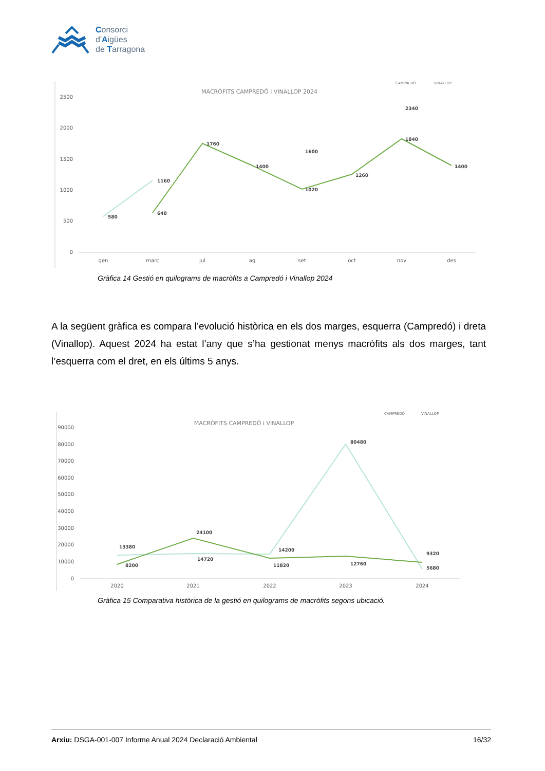Consorci
d'Aigües
de Tarragona
MACRÒFITS CAMPREDÓ i VINALLOP 2024
CAMPREDÓ
VINALLOP
2500
2000
1500
1000
500
0
580
1160
640
1760
1400
1600
1020
1260
2340
1840
1400
gen
març
jul
ag
set
oct
nov
des
Gràfica 14 Gestió en quilograms de macròfits a Campredó i Vinallop 2024
A la següent gràfica es compara l’evolució històrica en els dos marges, esquerra (Campredó) i dreta (Vinallop). Aquest 2024 ha estat l’any que s’ha gestionat menys macròfits als dos marges, tant l’esquerra com el dret, en els últims 5 anys.
MACRÒFITS CAMPREDÓ i VINALLOP
CAMPREDÓ
VINALLOP
90000
80000
70000
60000
50000
40000
30000
20000
10000
0
13380
8200
24100
14720
14200
11820
80480
12760
9320
5680
2020
2021
2022
2023
2024
Gràfica 15 Comparativa històrica de la gestió en quilograms de macròfits segons ubicació.
Arxiu: DSGA-001-007 Informe Anual 2024 Declaració Ambiental 16/32